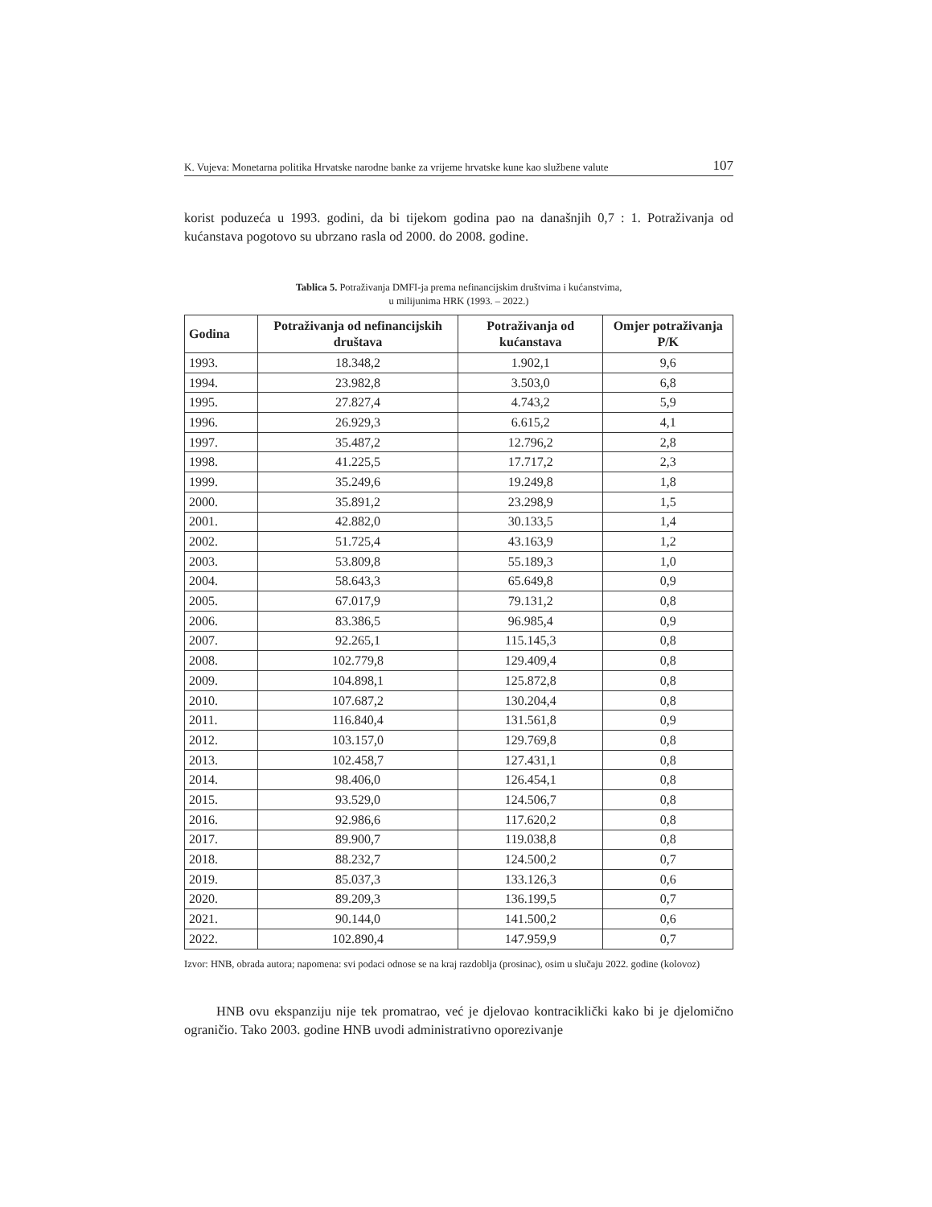K. Vujeva: Monetarna politika Hrvatske narodne banke za vrijeme hrvatske kune kao službene valute 107
korist poduzeća u 1993. godini, da bi tijekom godina pao na današnjih 0,7 : 1. Potraživanja od kućanstava pogotovo su ubrzano rasla od 2000. do 2008. godine.
Tablica 5. Potraživanja DMFI-ja prema nefinancijskim društvima i kućanstvima,
u milijunima HRK (1993. – 2022.)
| Godina | Potraživanja od nefinancijskih društava | Potraživanja od kućanstava | Omjer potraživanja P/K |
| --- | --- | --- | --- |
| 1993. | 18.348,2 | 1.902,1 | 9,6 |
| 1994. | 23.982,8 | 3.503,0 | 6,8 |
| 1995. | 27.827,4 | 4.743,2 | 5,9 |
| 1996. | 26.929,3 | 6.615,2 | 4,1 |
| 1997. | 35.487,2 | 12.796,2 | 2,8 |
| 1998. | 41.225,5 | 17.717,2 | 2,3 |
| 1999. | 35.249,6 | 19.249,8 | 1,8 |
| 2000. | 35.891,2 | 23.298,9 | 1,5 |
| 2001. | 42.882,0 | 30.133,5 | 1,4 |
| 2002. | 51.725,4 | 43.163,9 | 1,2 |
| 2003. | 53.809,8 | 55.189,3 | 1,0 |
| 2004. | 58.643,3 | 65.649,8 | 0,9 |
| 2005. | 67.017,9 | 79.131,2 | 0,8 |
| 2006. | 83.386,5 | 96.985,4 | 0,9 |
| 2007. | 92.265,1 | 115.145,3 | 0,8 |
| 2008. | 102.779,8 | 129.409,4 | 0,8 |
| 2009. | 104.898,1 | 125.872,8 | 0,8 |
| 2010. | 107.687,2 | 130.204,4 | 0,8 |
| 2011. | 116.840,4 | 131.561,8 | 0,9 |
| 2012. | 103.157,0 | 129.769,8 | 0,8 |
| 2013. | 102.458,7 | 127.431,1 | 0,8 |
| 2014. | 98.406,0 | 126.454,1 | 0,8 |
| 2015. | 93.529,0 | 124.506,7 | 0,8 |
| 2016. | 92.986,6 | 117.620,2 | 0,8 |
| 2017. | 89.900,7 | 119.038,8 | 0,8 |
| 2018. | 88.232,7 | 124.500,2 | 0,7 |
| 2019. | 85.037,3 | 133.126,3 | 0,6 |
| 2020. | 89.209,3 | 136.199,5 | 0,7 |
| 2021. | 90.144,0 | 141.500,2 | 0,6 |
| 2022. | 102.890,4 | 147.959,9 | 0,7 |
Izvor: HNB, obrada autora; napomena: svi podaci odnose se na kraj razdoblja (prosinac), osim u slučaju 2022. godine (kolovoz)
HNB ovu ekspanziju nije tek promatrao, već je djelovao kontraciklički kako bi je djelomično ograničio. Tako 2003. godine HNB uvodi administrativno oporezivanje